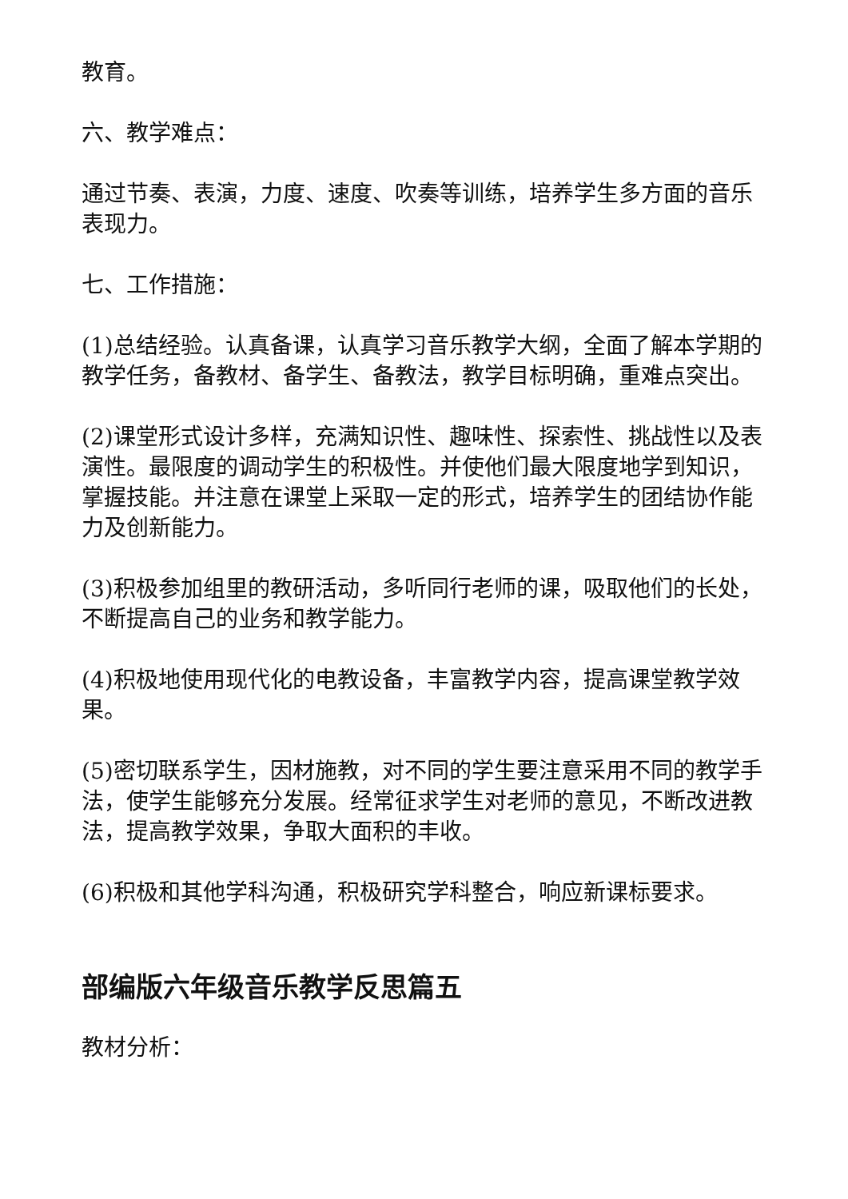教育。
六、教学难点：
通过节奏、表演，力度、速度、吹奏等训练，培养学生多方面的音乐表现力。
七、工作措施：
(1)总结经验。认真备课，认真学习音乐教学大纲，全面了解本学期的教学任务，备教材、备学生、备教法，教学目标明确，重难点突出。
(2)课堂形式设计多样，充满知识性、趣味性、探索性、挑战性以及表演性。最限度的调动学生的积极性。并使他们最大限度地学到知识，掌握技能。并注意在课堂上采取一定的形式，培养学生的团结协作能力及创新能力。
(3)积极参加组里的教研活动，多听同行老师的课，吸取他们的长处，不断提高自己的业务和教学能力。
(4)积极地使用现代化的电教设备，丰富教学内容，提高课堂教学效果。
(5)密切联系学生，因材施教，对不同的学生要注意采用不同的教学手法，使学生能够充分发展。经常征求学生对老师的意见，不断改进教法，提高教学效果，争取大面积的丰收。
(6)积极和其他学科沟通，积极研究学科整合，响应新课标要求。
部编版六年级音乐教学反思篇五
教材分析：